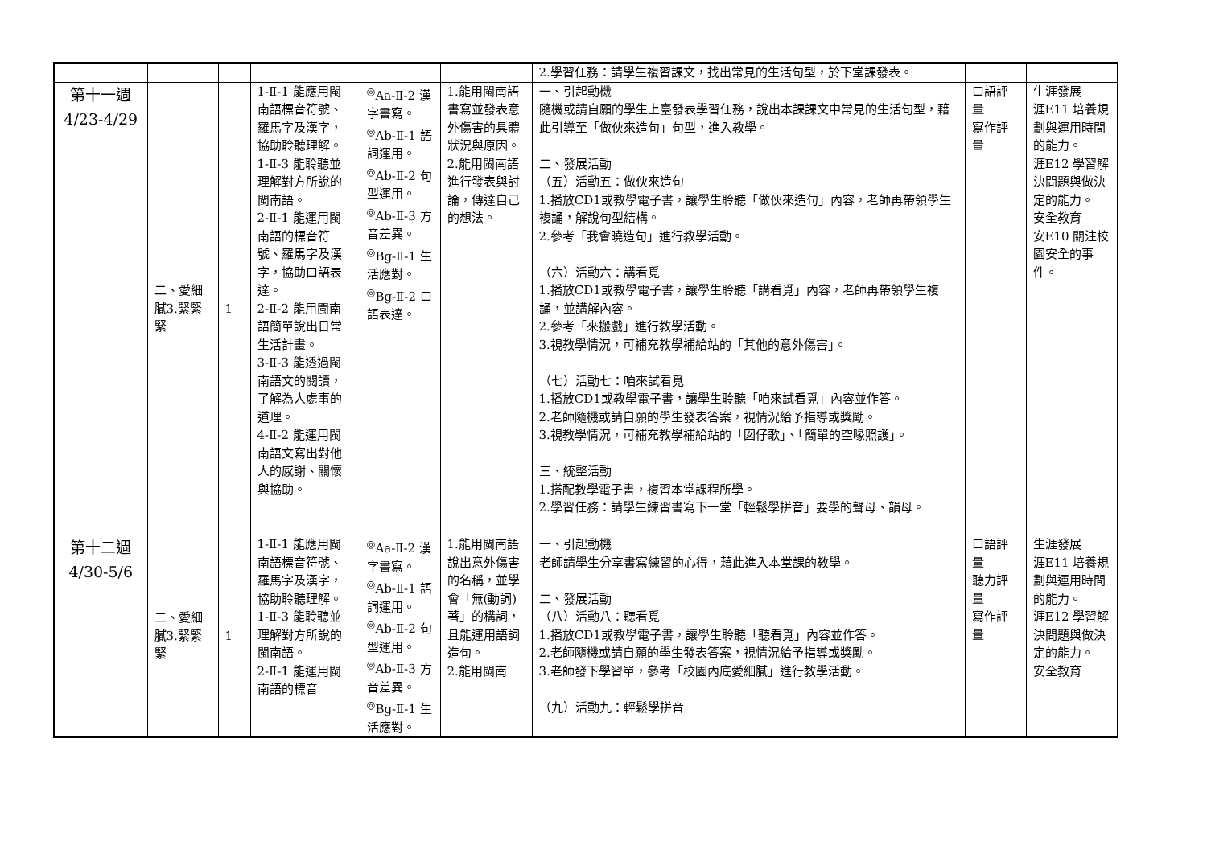| | | | | | | 2.學習任務：請學生複習課文，找出常見的生活句型，於下堂課發表。 | | |
| 第十一週 4/23-4/29 | 二、愛細膩3.緊緊緊 | 1 | 1-Ⅱ-1 能應用閩南語標音符號、羅馬字及漢字，協助聆聽理解。 1-Ⅱ-3 能聆聽並理解對方所說的閩南語。 2-Ⅱ-1 能運用閩南語的標音符號、羅馬字及漢字，協助口語表達。 2-Ⅱ-2 能用閩南語簡單說出日常生活計畫。 3-Ⅱ-3 能透過閩南語文的閱讀，了解為人處事的道理。 4-Ⅱ-2 能運用閩南語文寫出對他人的感謝、關懷與協助。 | <sup>◎</sup>Aa-Ⅱ-2 漢字書寫。 <sup>◎</sup>Ab-Ⅱ-1 語詞運用。 <sup>◎</sup>Ab-Ⅱ-2 句型運用。 <sup>◎</sup>Ab-Ⅱ-3 方音差異。 <sup>◎</sup>Bg-Ⅱ-1 生活應對。 <sup>◎</sup>Bg-Ⅱ-2 口語表達。 | 1.能用閩南語書寫並發表意外傷害的具體狀況與原因。 2.能用閩南語進行發表與討論，傳達自己的想法。 | 一、引起動機 隨機或請自願的學生上臺發表學習任務，說出本課課文中常見的生活句型，藉此引導至「做伙來造句」句型，進入教學。 二、發展活動 （五）活動五：做伙來造句 1.播放CD1或教學電子書，讓學生聆聽「做伙來造句」內容，老師再帶領學生複誦，解說句型結構。 2.參考「我會曉造句」進行教學活動。 （六）活動六：講看覓 1.播放CD1或教學電子書，讓學生聆聽「講看覓」內容，老師再帶領學生複誦，並講解內容。 2.參考「來搬戲」進行教學活動。 3.視教學情況，可補充教學補給站的「其他的意外傷害」。 （七）活動七：咱來試看覓 1.播放CD1或教學電子書，讓學生聆聽「咱來試看覓」內容並作答。 2.老師隨機或請自願的學生發表答案，視情況給予指導或獎勵。 3.視教學情況，可補充教學補給站的「囡仔歌」、「簡單的空喙照護」。 三、統整活動 1.搭配教學電子書，複習本堂課程所學。 2.學習任務：請學生練習書寫下一堂「輕鬆學拼音」要學的聲母、韻母。 | 口語評量 寫作評量 | 生涯發展 涯E11 培養規劃與運用時間的能力。 涯E12 學習解決問題與做決定的能力。 安全教育 安E10 關注校園安全的事件。 |
| 第十二週 4/30-5/6 | 二、愛細膩3.緊緊緊 | 1 | 1-Ⅱ-1 能應用閩南語標音符號、羅馬字及漢字，協助聆聽理解。 1-Ⅱ-3 能聆聽並理解對方所說的閩南語。 2-Ⅱ-1 能運用閩南語的標音 | <sup>◎</sup>Aa-Ⅱ-2 漢字書寫。 <sup>◎</sup>Ab-Ⅱ-1 語詞運用。 <sup>◎</sup>Ab-Ⅱ-2 句型運用。 <sup>◎</sup>Ab-Ⅱ-3 方音差異。 <sup>◎</sup>Bg-Ⅱ-1 生活應對。 | 1.能用閩南語說出意外傷害的名稱，並學會「無(動詞)著」的構詞，且能運用語詞造句。 2.能用閩南 | 一、引起動機 老師請學生分享書寫練習的心得，藉此進入本堂課的教學。 二、發展活動 （八）活動八：聽看覓 1.播放CD1或教學電子書，讓學生聆聽「聽看覓」內容並作答。 2.老師隨機或請自願的學生發表答案，視情況給予指導或獎勵。 3.老師發下學習單，參考「校園內底愛細膩」進行教學活動。 （九）活動九：輕鬆學拼音 | 口語評量 聽力評量 寫作評量 | 生涯發展 涯E11 培養規劃與運用時間的能力。 涯E12 學習解決問題與做決定的能力。 安全教育 |